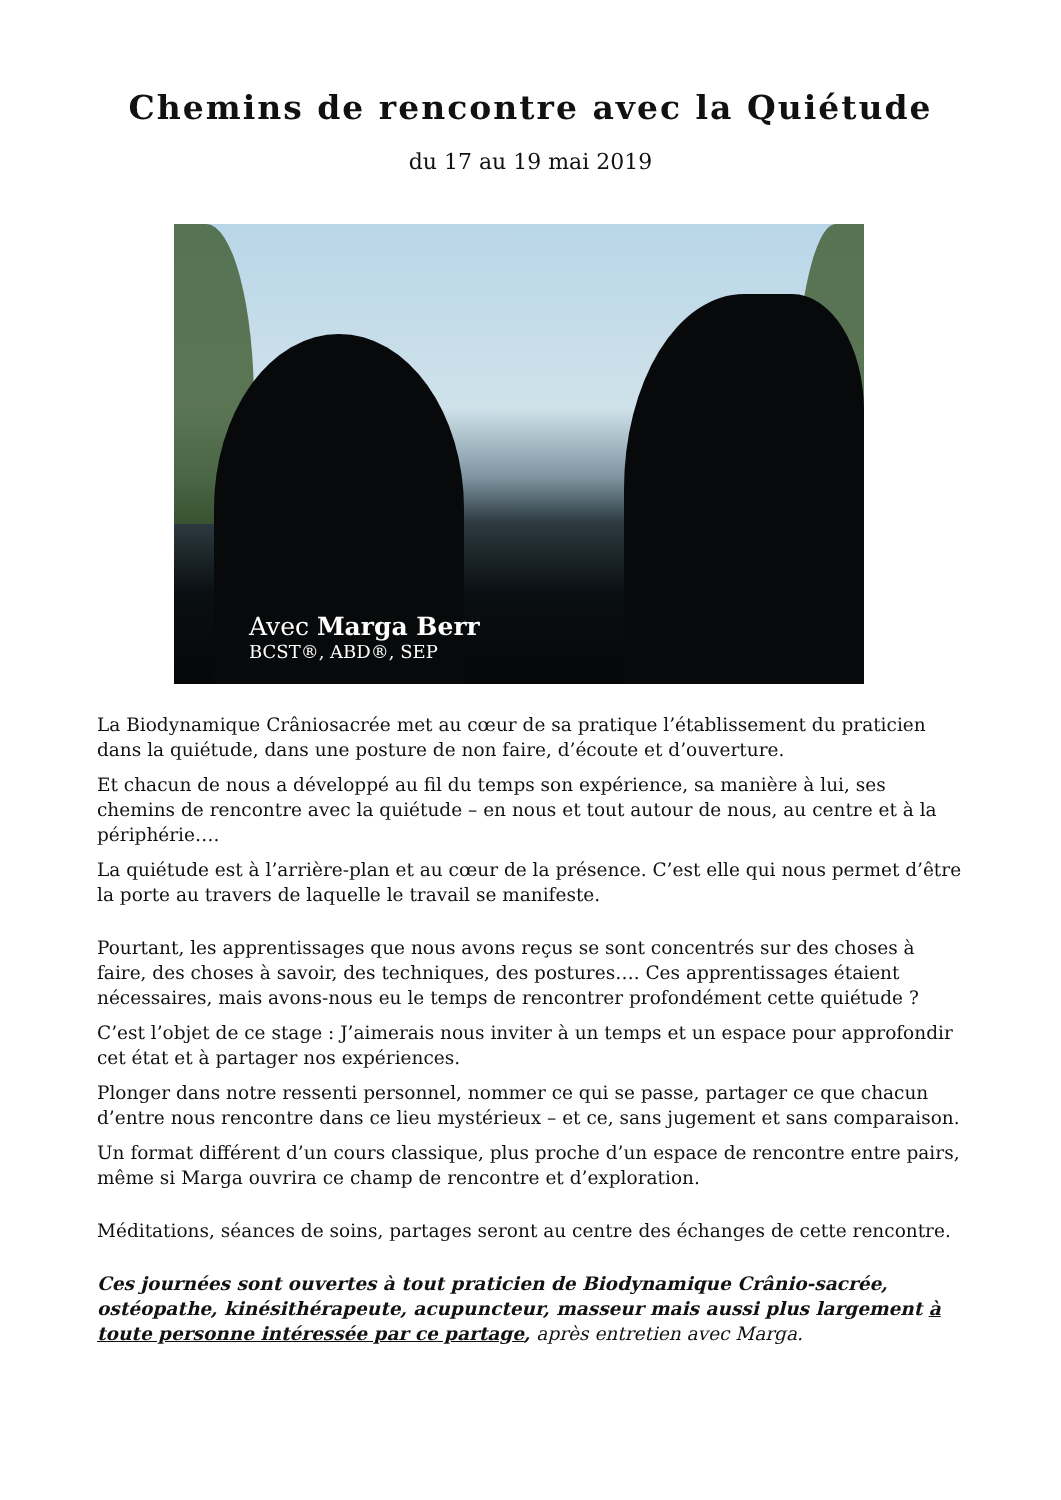Chemins de rencontre avec la Quiétude
du 17 au 19 mai 2019
Avec Marga Berr
BCST®, ABD®, SEP
La Biodynamique Crâniosacrée met au cœur de sa pratique l’établissement du praticien dans la quiétude, dans une posture de non faire, d’écoute et d’ouverture.
Et chacun de nous a développé au fil du temps son expérience, sa manière à lui, ses chemins de rencontre avec la quiétude – en nous et tout autour de nous, au centre et à la périphérie….
La quiétude est à l’arrière-plan et au cœur de la présence. C’est elle qui nous permet d’être la porte au travers de laquelle le travail se manifeste.
Pourtant, les apprentissages que nous avons reçus se sont concentrés sur des choses à faire, des choses à savoir, des techniques, des postures…. Ces apprentissages étaient nécessaires, mais avons-nous eu le temps de rencontrer profondément cette quiétude ?
C’est l’objet de ce stage : J’aimerais nous inviter à un temps et un espace pour approfondir cet état et à partager nos expériences.
Plonger dans notre ressenti personnel, nommer ce qui se passe, partager ce que chacun d’entre nous rencontre dans ce lieu mystérieux – et ce, sans jugement et sans comparaison.
Un format différent d’un cours classique, plus proche d’un espace de rencontre entre pairs, même si Marga ouvrira ce champ de rencontre et d’exploration.
Méditations, séances de soins, partages seront au centre des échanges de cette rencontre.
Ces journées sont ouvertes à tout praticien de Biodynamique Crânio-sacrée, ostéopathe, kinésithérapeute, acupuncteur, masseur mais aussi plus largement à toute personne intéressée par ce partage, après entretien avec Marga.